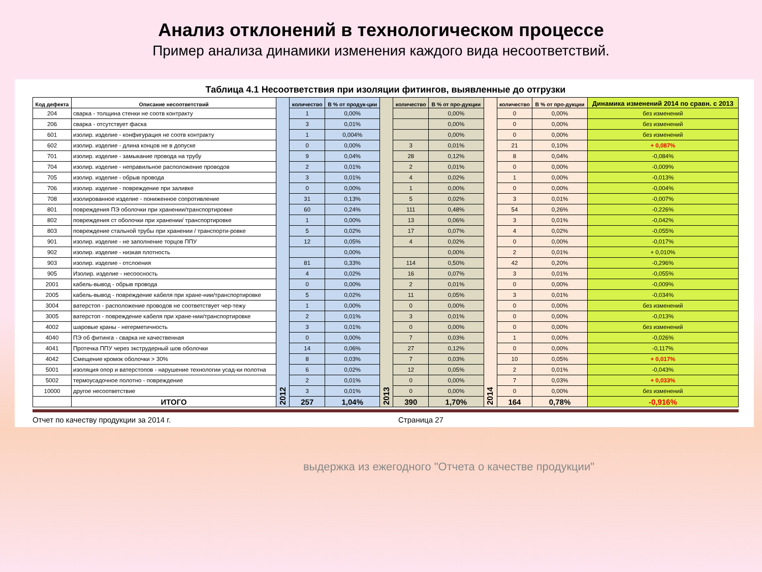Анализ отклонений в технологическом процессе
Пример анализа динамики изменения каждого вида несоответствий.
Таблица 4.1 Несоответствия при изоляции фитингов, выявленные до отгрузки
| Код дефекта | Описание несоответствий | 2012 | количество | В % от продук-ции | 2013 | количество | В % от про-дукции | 2014 | количество | В % от про-дукции | Динамика изменений 2014 по сравн. с 2013 |
| --- | --- | --- | --- | --- | --- | --- | --- | --- | --- | --- | --- |
| 204 | сварка - толщина стенки не соотв контракту | | 1 | 0,00% | | | 0,00% | | 0 | 0,00% | без изменений |
| 206 | сварка - отсутствует фаска | | 3 | 0,01% | | | 0,00% | | 0 | 0,00% | без изменений |
| 601 | изолир. изделие - конфигурация не соотв контракту | | 1 | 0,004% | | | 0,00% | | 0 | 0,00% | без изменений |
| 602 | изолир. изделие - длина концов не в допуске | | 0 | 0,00% | | 3 | 0,01% | | 21 | 0,10% | + 0,087% |
| 701 | изолир. изделие - замыкание провода на трубу | | 9 | 0,04% | | 28 | 0,12% | | 8 | 0,04% | -0,084% |
| 704 | изолир. изделие - неправильное расположение проводов | | 2 | 0,01% | | 2 | 0,01% | | 0 | 0,00% | -0,009% |
| 705 | изолир. изделие - обрыв провода | | 3 | 0,01% | | 4 | 0,02% | | 1 | 0,00% | -0,013% |
| 706 | изолир. изделие - повреждение при заливке | | 0 | 0,00% | | 1 | 0,00% | | 0 | 0,00% | -0,004% |
| 708 | изолированное изделие - пониженное сопротивление | | 31 | 0,13% | | 5 | 0,02% | | 3 | 0,01% | -0,007% |
| 801 | повреждения ПЭ оболочки при хранении/транспортировке | | 60 | 0,24% | | 111 | 0,48% | | 54 | 0,26% | -0,226% |
| 802 | повреждения ст оболочки при хранении/ транспортировке | | 1 | 0,00% | | 13 | 0,06% | | 3 | 0,01% | -0,042% |
| 803 | повреждение стальной трубы при хранении / транспорти-ровке | | 5 | 0,02% | | 17 | 0,07% | | 4 | 0,02% | -0,055% |
| 901 | изолир. изделие - не заполнение торцов ППУ | | 12 | 0,05% | | 4 | 0,02% | | 0 | 0,00% | -0,017% |
| 902 | изолир. изделие - низкая плотность | | | 0,00% | | | 0,00% | | 2 | 0,01% | + 0,010% |
| 903 | изолир. изделие - отслоения | | 81 | 0,33% | | 114 | 0,50% | | 42 | 0,20% | -0,296% |
| 905 | Изолир. изделие - несоосность | | 4 | 0,02% | | 16 | 0,07% | | 3 | 0,01% | -0,055% |
| 2001 | кабель-вывод - обрыв провода | | 0 | 0,00% | | 2 | 0,01% | | 0 | 0,00% | -0,009% |
| 2005 | кабель-вывод - повреждение кабеля при хране-нии/транспортировке | | 5 | 0,02% | | 11 | 0,05% | | 3 | 0,01% | -0,034% |
| 3004 | ватерстоп - расположение проводов не соответствует чер-тежу | | 1 | 0,00% | | 0 | 0,00% | | 0 | 0,00% | без изменений |
| 3005 | ватерстоп - повреждение кабеля при хране-нии/транспортировке | | 2 | 0,01% | | 3 | 0,01% | | 0 | 0,00% | -0,013% |
| 4002 | шаровые краны - негерметичность | | 3 | 0,01% | | 0 | 0,00% | | 0 | 0,00% | без изменений |
| 4040 | ПЭ об фитинга - сварка не качественная | | 0 | 0,00% | | 7 | 0,03% | | 1 | 0,00% | -0,026% |
| 4041 | Протечка ППУ через экструдерный шов оболочки | | 14 | 0,06% | | 27 | 0,12% | | 0 | 0,00% | -0,117% |
| 4042 | Смещение кромок оболочки > 30% | | 8 | 0,03% | | 7 | 0,03% | | 10 | 0,05% | + 0,017% |
| 5001 | изоляция опор и ватерстопов - нарушение технологии усад-ки полотна | | 6 | 0,02% | | 12 | 0,05% | | 2 | 0,01% | -0,043% |
| 5002 | термоусадочное полотно - повреждение | | 2 | 0,01% | | 0 | 0,00% | | 7 | 0,03% | + 0,033% |
| 10000 | другое несоответствие | | 3 | 0,01% | | 0 | 0,00% | | 0 | 0,00% | без изменений |
| | ИТОГО | | 257 | 1,04% | | 390 | 1,70% | | 164 | 0,78% | -0,916% |
Отчет по качеству продукции за 2014 г. Страница 27
выдержка из ежегодного "Отчета о качестве продукции"